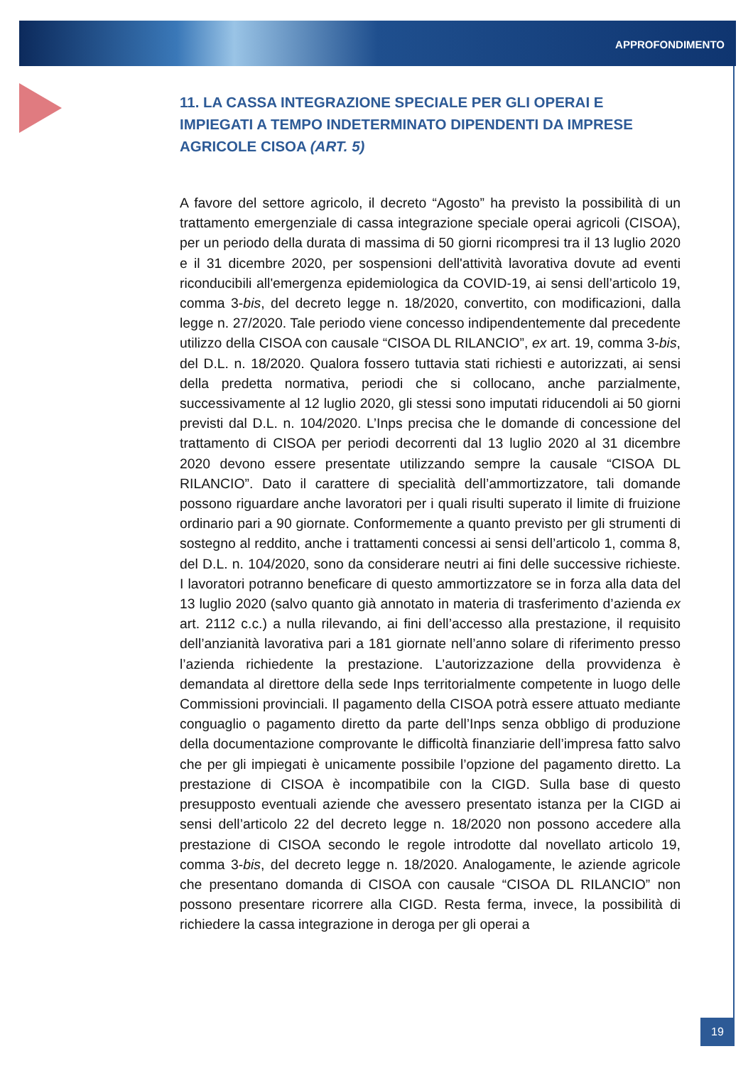APPROFONDIMENTO
11. LA CASSA INTEGRAZIONE SPECIALE PER GLI OPERAI E IMPIEGATI A TEMPO INDETERMINATO DIPENDENTI DA IMPRESE AGRICOLE CISOA (ART. 5)
A favore del settore agricolo, il decreto “Agosto” ha previsto la possibilità di un trattamento emergenziale di cassa integrazione speciale operai agricoli (CISOA), per un periodo della durata di massima di 50 giorni ricompresi tra il 13 luglio 2020 e il 31 dicembre 2020, per sospensioni dell'attività lavorativa dovute ad eventi riconducibili all'emergenza epidemiologica da COVID-19, ai sensi dell’articolo 19, comma 3-bis, del decreto legge n. 18/2020, convertito, con modificazioni, dalla legge n. 27/2020. Tale periodo viene concesso indipendentemente dal precedente utilizzo della CISOA con causale “CISOA DL RILANCIO”, ex art. 19, comma 3-bis, del D.L. n. 18/2020. Qualora fossero tuttavia stati richiesti e autorizzati, ai sensi della predetta normativa, periodi che si collocano, anche parzialmente, successivamente al 12 luglio 2020, gli stessi sono imputati riducendoli ai 50 giorni previsti dal D.L. n. 104/2020. L’Inps precisa che le domande di concessione del trattamento di CISOA per periodi decorrenti dal 13 luglio 2020 al 31 dicembre 2020 devono essere presentate utilizzando sempre la causale “CISOA DL RILANCIO”. Dato il carattere di specialità dell’ammortizzatore, tali domande possono riguardare anche lavoratori per i quali risulti superato il limite di fruizione ordinario pari a 90 giornate. Conformemente a quanto previsto per gli strumenti di sostegno al reddito, anche i trattamenti concessi ai sensi dell’articolo 1, comma 8, del D.L. n. 104/2020, sono da considerare neutri ai fini delle successive richieste. I lavoratori potranno beneficare di questo ammortizzatore se in forza alla data del 13 luglio 2020 (salvo quanto già annotato in materia di trasferimento d’azienda ex art. 2112 c.c.) a nulla rilevando, ai fini dell’accesso alla prestazione, il requisito dell’anzianità lavorativa pari a 181 giornate nell’anno solare di riferimento presso l’azienda richiedente la prestazione. L’autorizzazione della provvidenza è demandata al direttore della sede Inps territorialmente competente in luogo delle Commissioni provinciali. Il pagamento della CISOA potrà essere attuato mediante conguaglio o pagamento diretto da parte dell’Inps senza obbligo di produzione della documentazione comprovante le difficoltà finanziarie dell’impresa fatto salvo che per gli impiegati è unicamente possibile l’opzione del pagamento diretto. La prestazione di CISOA è incompatibile con la CIGD. Sulla base di questo presupposto eventuali aziende che avessero presentato istanza per la CIGD ai sensi dell’articolo 22 del decreto legge n. 18/2020 non possono accedere alla prestazione di CISOA secondo le regole introdotte dal novellato articolo 19, comma 3-bis, del decreto legge n. 18/2020. Analogamente, le aziende agricole che presentano domanda di CISOA con causale “CISOA DL RILANCIO” non possono presentare ricorrere alla CIGD. Resta ferma, invece, la possibilità di richiedere la cassa integrazione in deroga per gli operai a
19